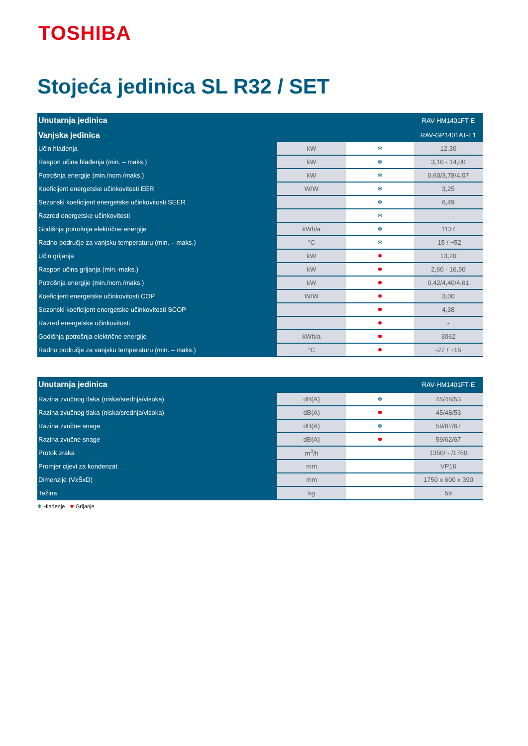TOSHIBA
Stojeća jedinica SL R32 / SET
| Unutarnja jedinica | | | RAV-HM1401FT-E |
| --- | --- | --- | --- |
| Vanjska jedinica | | | RAV-GP1401AT-E1 |
| Učin hlađenja | kW | ❄ | 12,30 |
| Raspon učina hlađenja (min. – maks.) | kW | ❄ | 3,10 - 14,00 |
| Potrošnja energije (min./nom./maks.) | kW | ❄ | 0,60/3,78/4,07 |
| Koeficijent energetske učinkovitosti EER | W/W | ❄ | 3,25 |
| Sezonski koeficijent energetske učinkovitosti SEER | | ❄ | 6,49 |
| Razred energetske učinkovitosti | | ❄ | - |
| Godišnja potrošnja električne energije | kWh/a | ❄ | 1137 |
| Radno područje za vanjsku temperaturu (min. – maks.) | °C | ❄ | -15 / +52 |
| Učin grijanja | kW | ✹ | 13,20 |
| Raspon učina grijanja (min.-maks.) | kW | ✹ | 2,60 - 16,50 |
| Potrošnja energije (min./nom./maks.) | kW | ✹ | 0,42/4,40/4,61 |
| Koeficijent energetske učinkovitosti COP | W/W | ✹ | 3,00 |
| Sezonski koeficijent energetske učinkovitosti SCOP | | ✹ | 4,38 |
| Razred energetske učinkovitosti | | ✹ | - |
| Godišnja potrošnja električne energije | kWh/a | ✹ | 3062 |
| Radno područje za vanjsku temperaturu (min. – maks.) | °C | ✹ | -27 / +15 |
| Unutarnja jedinica | | | RAV-HM1401FT-E |
| --- | --- | --- | --- |
| Razina zvučnog tlaka (niska/srednja/visoka) | dB(A) | ❄ | 45/48/53 |
| Razina zvučnog tlaka (niska/srednja/visoka) | dB(A) | ✹ | 45/48/53 |
| Razina zvučne snage | dB(A) | ❄ | 59/62/67 |
| Razina zvučne snage | dB(A) | ✹ | 59/62/67 |
| Protok zraka | m<sup>3</sup>/h | | 1350/ - /1760 |
| Promjer cijevi za kondenzat | mm | | VP16 |
| Dimenzije (VxŠxD) | mm | | 1750 x 600 x 390 |
| Težina | kg | | 59 |
❄ Hlađenje ✹ Grijanje